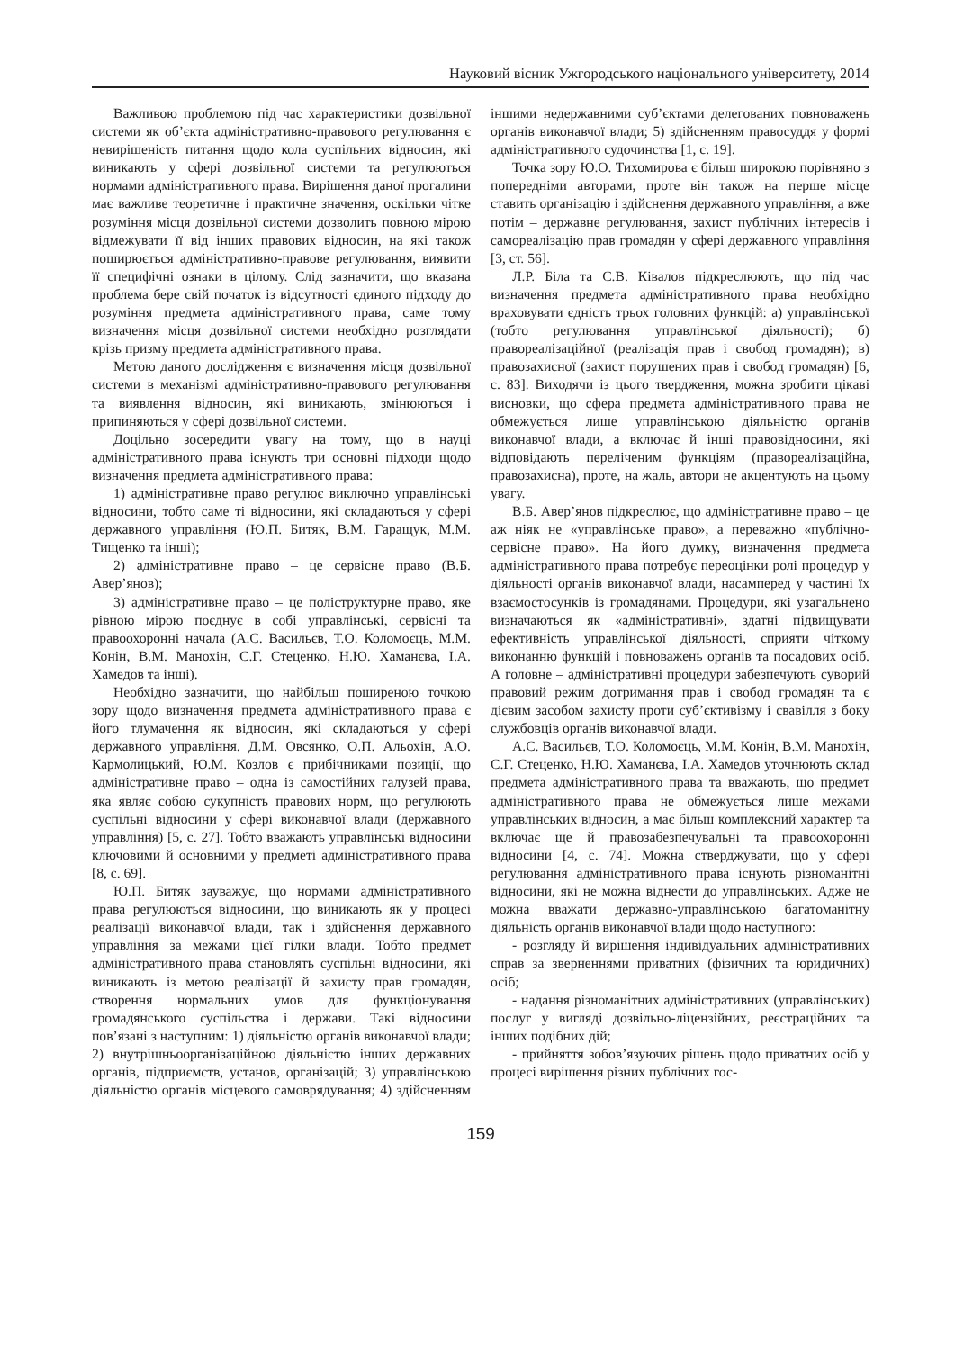Науковий вісник Ужгородського національного університету, 2014
Важливою проблемою під час характеристики дозвільної системи як об’єкта адміністративно-правового регулювання є невирішеність питання щодо кола суспільних відносин, які виникають у сфері дозвільної системи та регулюються нормами адміністративного права. Вирішення даної прогалини має важливе теоретичне і практичне значення, оскільки чітке розуміння місця дозвільної системи дозволить повною мірою відмежувати її від інших правових відносин, на які також поширюється адміністративно-правове регулювання, виявити її специфічні ознаки в цілому. Слід зазначити, що вказана проблема бере свій початок із відсутності єдиного підходу до розуміння предмета адміністративного права, саме тому визначення місця дозвільної системи необхідно розглядати крізь призму предмета адміністративного права.
Метою даного дослідження є визначення місця дозвільної системи в механізмі адміністративно-правового регулювання та виявлення відносин, які виникають, змінюються і припиняються у сфері дозвільної системи.
Доцільно зосередити увагу на тому, що в науці адміністративного права існують три основні підходи щодо визначення предмета адміністративного права:
1) адміністративне право регулює виключно управлінські відносини, тобто саме ті відносини, які складаються у сфері державного управління (Ю.П. Битяк, В.М. Гаращук, М.М. Тищенко та інші);
2) адміністративне право – це сервісне право (В.Б. Авер’янов);
3) адміністративне право – це поліструктурне право, яке рівною мірою поєднує в собі управлінські, сервісні та правоохоронні начала (А.С. Васильєв, Т.О. Коломоєць, М.М. Конін, В.М. Манохін, С.Г. Стеценко, Н.Ю. Хаманєва, І.А. Хамедов та інші).
Необхідно зазначити, що найбільш поширеною точкою зору щодо визначення предмета адміністративного права є його тлумачення як відносин, які складаються у сфері державного управління. Д.М. Овсянко, О.П. Альохін, А.О. Кармолицький, Ю.М. Козлов є прибічниками позиції, що адміністративне право – одна із самостійних галузей права, яка являє собою сукупність правових норм, що регулюють суспільні відносини у сфері виконавчої влади (державного управління) [5, с. 27]. Тобто вважають управлінські відносини ключовими й основними у предметі адміністративного права [8, с. 69].
Ю.П. Битяк зауважує, що нормами адміністративного права регулюються відносини, що виникають як у процесі реалізації виконавчої влади, так і здійснення державного управління за межами цієї гілки влади. Тобто предмет адміністративного права становлять суспільні відносини, які виникають із метою реалізації й захисту прав громадян, створення нормальних умов для функціонування громадянського суспільства і держави. Такі відносини пов’язані з наступним: 1) діяльністю органів виконавчої влади; 2) внутрішньоорганізаційною діяльністю інших державних органів, підприємств, установ, організацій; 3) управлінською діяльністю органів місцевого самоврядування; 4) здійсненням іншими недержавними суб’єктами делегованих повноважень органів виконавчої влади; 5) здійсненням правосуддя у формі адміністративного судочинства [1, с. 19].
Точка зору Ю.О. Тихомирова є більш широкою порівняно з попередніми авторами, проте він також на перше місце ставить організацію і здійснення державного управління, а вже потім – державне регулювання, захист публічних інтересів і самореалізацію прав громадян у сфері державного управління [3, ст. 56].
Л.Р. Біла та С.В. Ківалов підкреслюють, що під час визначення предмета адміністративного права необхідно враховувати єдність трьох головних функцій: а) управлінської (тобто регулювання управлінської діяльності); б) правореалізаційної (реалізація прав і свобод громадян); в) правозахисної (захист порушених прав і свобод громадян) [6, с. 83]. Виходячи із цього твердження, можна зробити цікаві висновки, що сфера предмета адміністративного права не обмежується лише управлінською діяльністю органів виконавчої влади, а включає й інші правовідносини, які відповідають переліченим функціям (правореалізаційна, правозахисна), проте, на жаль, автори не акцентують на цьому увагу.
В.Б. Авер’янов підкреслює, що адміністративне право – це аж ніяк не «управлінське право», а переважно «публічно-сервісне право». На його думку, визначення предмета адміністративного права потребує переоцінки ролі процедур у діяльності органів виконавчої влади, насамперед у частині їх взаємостосунків із громадянами. Процедури, які узагальнено визначаються як «адміністративні», здатні підвищувати ефективність управлінської діяльності, сприяти чіткому виконанню функцій і повноважень органів та посадових осіб. А головне – адміністративні процедури забезпечують суворий правовий режим дотримання прав і свобод громадян та є дієвим засобом захисту проти суб’єктивізму і свавілля з боку службовців органів виконавчої влади.
А.С. Васильєв, Т.О. Коломоєць, М.М. Конін, В.М. Манохін, С.Г. Стеценко, Н.Ю. Хаманєва, І.А. Хамедов уточнюють склад предмета адміністративного права та вважають, що предмет адміністративного права не обмежується лише межами управлінських відносин, а має більш комплексний характер та включає ще й правозабезпечувальні та правоохоронні відносини [4, с. 74]. Можна стверджувати, що у сфері регулювання адміністративного права існують різноманітні відносини, які не можна віднести до управлінських. Адже не можна вважати державно-управлінською багатоманітну діяльність органів виконавчої влади щодо наступного:
- розгляду й вирішення індивідуальних адміністративних справ за зверненнями приватних (фізичних та юридичних) осіб;
- надання різноманітних адміністративних (управлінських) послуг у вигляді дозвільно-ліцензійних, реєстраційних та інших подібних дій;
- прийняття зобов’язуючих рішень щодо приватних осіб у процесі вирішення різних публічних гос-
159